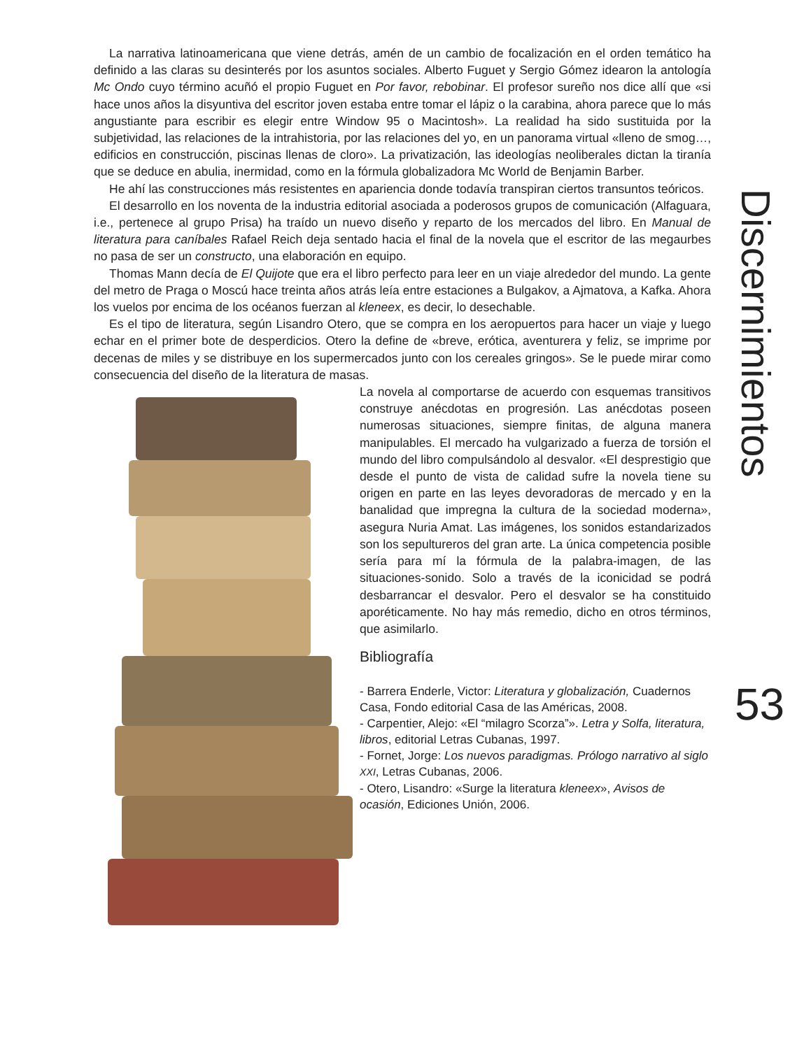La narrativa latinoamericana que viene detrás, amén de un cambio de focalización en el orden temático ha definido a las claras su desinterés por los asuntos sociales. Alberto Fuguet y Sergio Gómez idearon la antología Mc Ondo cuyo término acuñó el propio Fuguet en Por favor, rebobinar. El profesor sureño nos dice allí que «si hace unos años la disyuntiva del escritor joven estaba entre tomar el lápiz o la carabina, ahora parece que lo más angustiante para escribir es elegir entre Window 95 o Macintosh». La realidad ha sido sustituida por la subjetividad, las relaciones de la intrahistoria, por las relaciones del yo, en un panorama virtual «lleno de smog…, edificios en construcción, piscinas llenas de cloro». La privatización, las ideologías neoliberales dictan la tiranía que se deduce en abulia, inermidad, como en la fórmula globalizadora Mc World de Benjamin Barber.
He ahí las construcciones más resistentes en apariencia donde todavía transpiran ciertos transuntos teóricos.
El desarrollo en los noventa de la industria editorial asociada a poderosos grupos de comunicación (Alfaguara, i.e., pertenece al grupo Prisa) ha traído un nuevo diseño y reparto de los mercados del libro. En Manual de literatura para caníbales Rafael Reich deja sentado hacia el final de la novela que el escritor de las megaurbes no pasa de ser un constructo, una elaboración en equipo.
Thomas Mann decía de El Quijote que era el libro perfecto para leer en un viaje alrededor del mundo. La gente del metro de Praga o Moscú hace treinta años atrás leía entre estaciones a Bulgakov, a Ajmatova, a Kafka. Ahora los vuelos por encima de los océanos fuerzan al kleneex, es decir, lo desechable.
Es el tipo de literatura, según Lisandro Otero, que se compra en los aeropuertos para hacer un viaje y luego echar en el primer bote de desperdicios. Otero la define de «breve, erótica, aventurera y feliz, se imprime por decenas de miles y se distribuye en los supermercados junto con los cereales gringos». Se le puede mirar como consecuencia del diseño de la literatura de masas.
La novela al comportarse de acuerdo con esquemas transitivos construye anécdotas en progresión. Las anécdotas poseen numerosas situaciones, siempre finitas, de alguna manera manipulables. El mercado ha vulgarizado a fuerza de torsión el mundo del libro compulsándolo al desvalor. «El desprestigio que desde el punto de vista de calidad sufre la novela tiene su origen en parte en las leyes devoradoras de mercado y en la banalidad que impregna la cultura de la sociedad moderna», asegura Nuria Amat. Las imágenes, los sonidos estandarizados son los sepultureros del gran arte. La única competencia posible sería para mí la fórmula de la palabra-imagen, de las situaciones-sonido. Solo a través de la iconicidad se podrá desbarrancar el desvalor. Pero el desvalor se ha constituido aporéticamente. No hay más remedio, dicho en otros términos, que asimilarlo.
Bibliografía
- Barrera Enderle, Victor: Literatura y globalización, Cuadernos Casa, Fondo editorial Casa de las Américas, 2008.
- Carpentier, Alejo: «El “milagro Scorza”». Letra y Solfa, literatura, libros, editorial Letras Cubanas, 1997.
- Fornet, Jorge: Los nuevos paradigmas. Prólogo narrativo al siglo XXI, Letras Cubanas, 2006.
- Otero, Lisandro: «Surge la literatura kleneex», Avisos de ocasión, Ediciones Unión, 2006.
Discernimientos
53